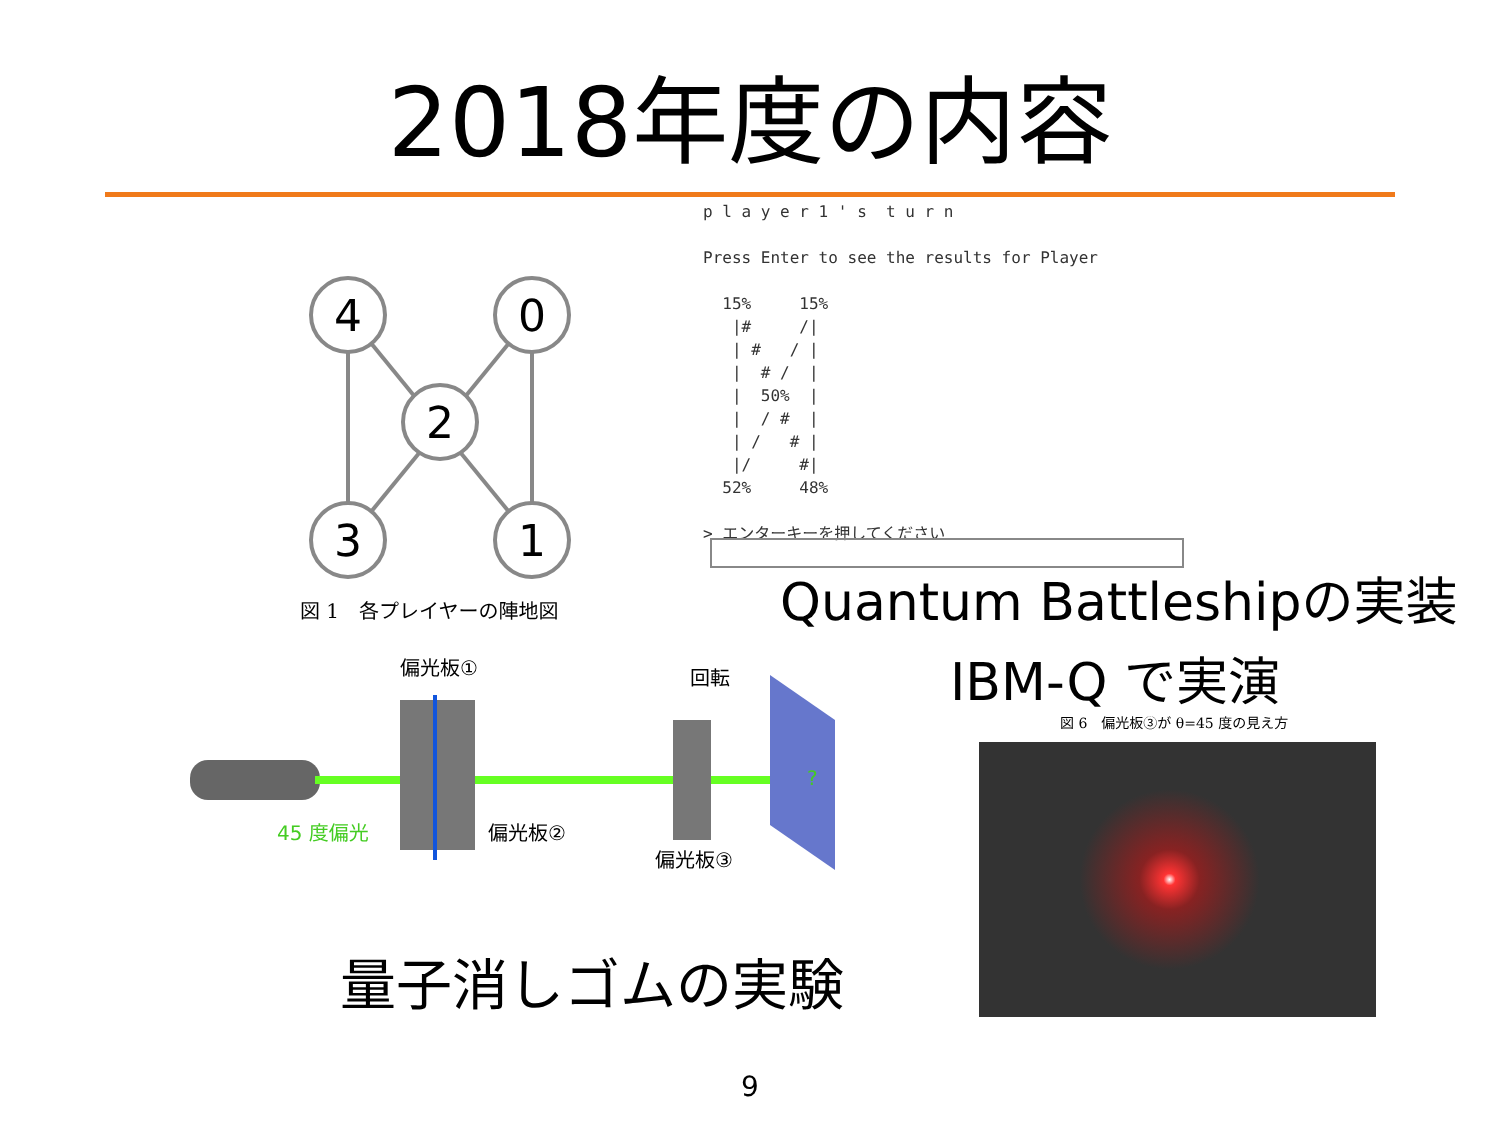2018年度の内容
4
0
2
3
1
図 1　各プレイヤーの陣地図
p l a y e r 1 ' s t u r n Press Enter to see the results for Player 15% 15% |# /| | # / | | # / | | 50% | | / # | | / # | |/ #| 52% 48% > エンターキーを押してください
Quantum Battleshipの実装
IBM-Q で実演
図 6　偏光板③が θ=45 度の見え方
偏光板①
回転
45 度偏光
偏光板②
偏光板③
?
量子消しゴムの実験
9